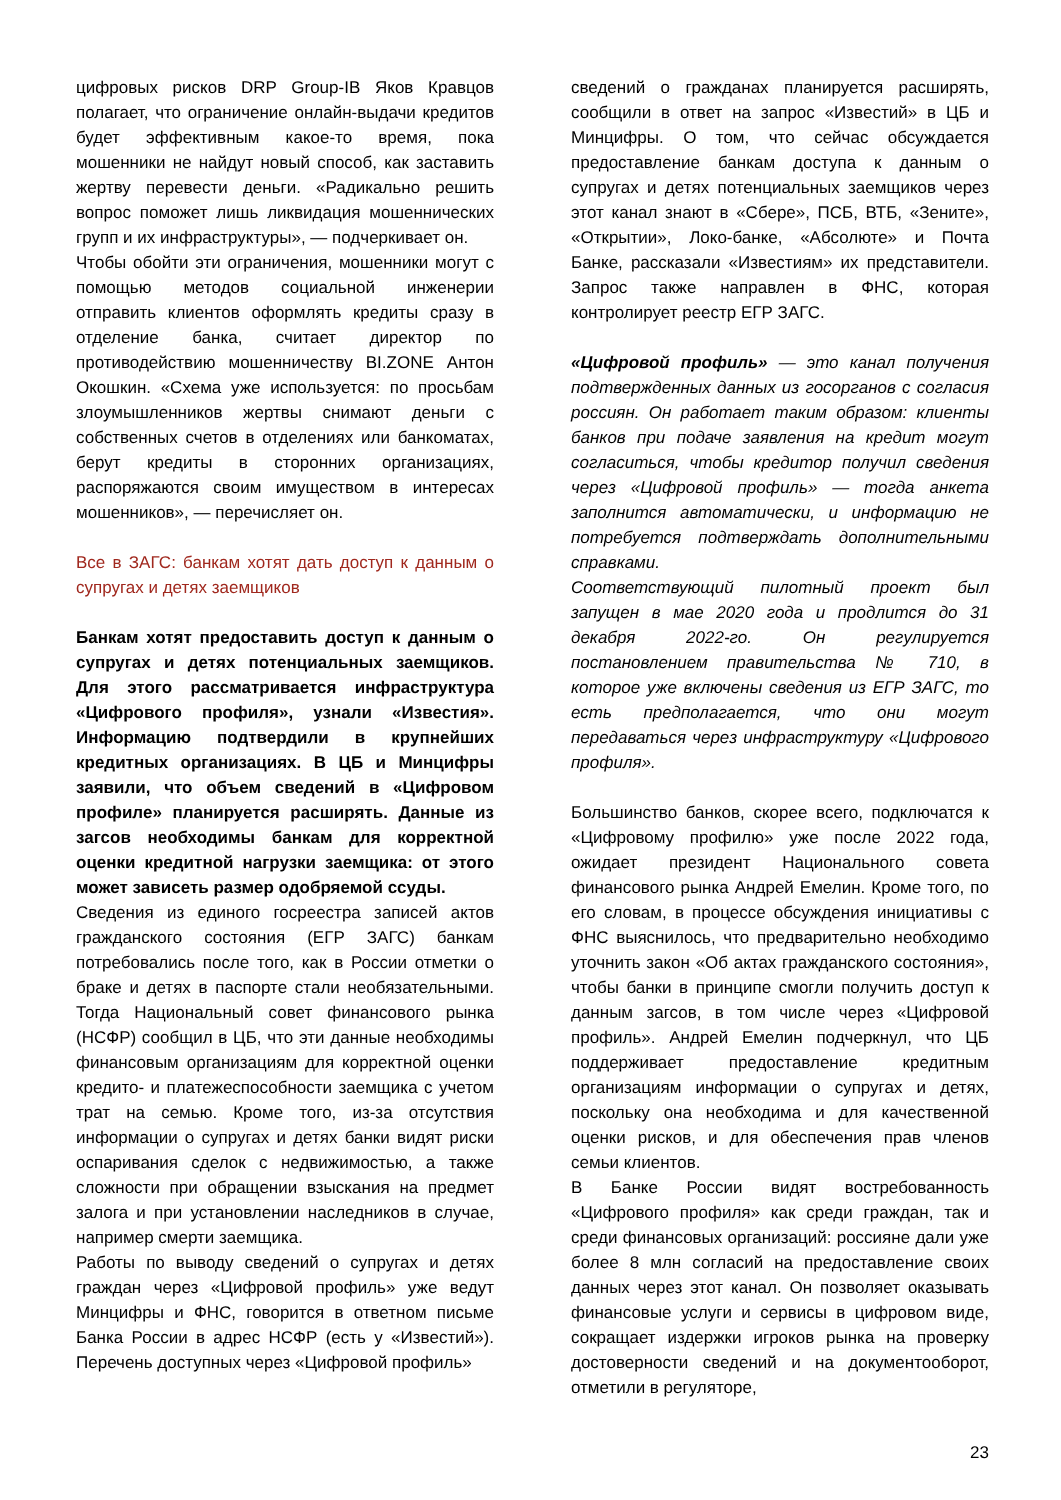цифровых рисков DRP Group-IB Яков Кравцов полагает, что ограничение онлайн-выдачи кредитов будет эффективным какое-то время, пока мошенники не найдут новый способ, как заставить жертву перевести деньги. «Радикально решить вопрос поможет лишь ликвидация мошеннических групп и их инфраструктуры», — подчеркивает он.
Чтобы обойти эти ограничения, мошенники могут с помощью методов социальной инженерии отправить клиентов оформлять кредиты сразу в отделение банка, считает директор по противодействию мошенничеству BI.ZONE Антон Окошкин. «Схема уже используется: по просьбам злоумышленников жертвы снимают деньги с собственных счетов в отделениях или банкоматах, берут кредиты в сторонних организациях, распоряжаются своим имуществом в интересах мошенников», — перечисляет он.
Все в ЗАГС: банкам хотят дать доступ к данным о супругах и детях заемщиков
Банкам хотят предоставить доступ к данным о супругах и детях потенциальных заемщиков. Для этого рассматривается инфраструктура «Цифрового профиля», узнали «Известия». Информацию подтвердили в крупнейших кредитных организациях. В ЦБ и Минцифры заявили, что объем сведений в «Цифровом профиле» планируется расширять. Данные из загсов необходимы банкам для корректной оценки кредитной нагрузки заемщика: от этого может зависеть размер одобряемой ссуды.
Сведения из единого госреестра записей актов гражданского состояния (ЕГР ЗАГС) банкам потребовались после того, как в России отметки о браке и детях в паспорте стали необязательными. Тогда Национальный совет финансового рынка (НСФР) сообщил в ЦБ, что эти данные необходимы финансовым организациям для корректной оценки кредито- и платежеспособности заемщика с учетом трат на семью. Кроме того, из-за отсутствия информации о супругах и детях банки видят риски оспаривания сделок с недвижимостью, а также сложности при обращении взыскания на предмет залога и при установлении наследников в случае, например смерти заемщика.
Работы по выводу сведений о супругах и детях граждан через «Цифровой профиль» уже ведут Минцифры и ФНС, говорится в ответном письме Банка России в адрес НСФР (есть у «Известий»). Перечень доступных через «Цифровой профиль»
сведений о гражданах планируется расширять, сообщили в ответ на запрос «Известий» в ЦБ и Минцифры. О том, что сейчас обсуждается предоставление банкам доступа к данным о супругах и детях потенциальных заемщиков через этот канал знают в «Сбере», ПСБ, ВТБ, «Зените», «Открытии», Локо-банке, «Абсолюте» и Почта Банке, рассказали «Известиям» их представители. Запрос также направлен в ФНС, которая контролирует реестр ЕГР ЗАГС.
«Цифровой профиль» — это канал получения подтвержденных данных из госорганов с согласия россиян. Он работает таким образом: клиенты банков при подаче заявления на кредит могут согласиться, чтобы кредитор получил сведения через «Цифровой профиль» — тогда анкета заполнится автоматически, и информацию не потребуется подтверждать дополнительными справками.
Соответствующий пилотный проект был запущен в мае 2020 года и продлится до 31 декабря 2022-го. Он регулируется постановлением правительства № 710, в которое уже включены сведения из ЕГР ЗАГС, то есть предполагается, что они могут передаваться через инфраструктуру «Цифрового профиля».
Большинство банков, скорее всего, подключатся к «Цифровому профилю» уже после 2022 года, ожидает президент Национального совета финансового рынка Андрей Емелин. Кроме того, по его словам, в процессе обсуждения инициативы с ФНС выяснилось, что предварительно необходимо уточнить закон «Об актах гражданского состояния», чтобы банки в принципе смогли получить доступ к данным загсов, в том числе через «Цифровой профиль». Андрей Емелин подчеркнул, что ЦБ поддерживает предоставление кредитным организациям информации о супругах и детях, поскольку она необходима и для качественной оценки рисков, и для обеспечения прав членов семьи клиентов.
В Банке России видят востребованность «Цифрового профиля» как среди граждан, так и среди финансовых организаций: россияне дали уже более 8 млн согласий на предоставление своих данных через этот канал. Он позволяет оказывать финансовые услуги и сервисы в цифровом виде, сокращает издержки игроков рынка на проверку достоверности сведений и на документооборот, отметили в регуляторе,
23